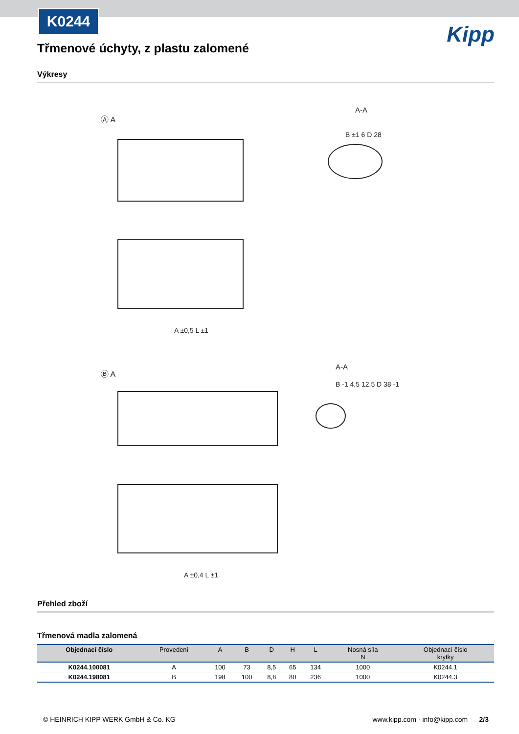K0244
Kipp
Třmenové úchyty, z plastu zalomené
Výkresy
Ⓐ A
Ⓑ A
A ±0,5 L ±1
A ±0,4 L ±1
A-A
B ±1 6 D 28
A-A
B -1 4,5 12,5 D 38 -1
Přehled zboží
Třmenová madla zalomená
| Objednací číslo | Provedení | A | B | D | H | L | Nosná síla N | Objednací číslo krytky |
| --- | --- | --- | --- | --- | --- | --- | --- | --- |
| K0244.100081 | A | 100 | 73 | 8,5 | 65 | 134 | 1000 | K0244.1 |
| K0244.198081 | B | 198 | 100 | 8,8 | 80 | 236 | 1000 | K0244.3 |
© HEINRICH KIPP WERK GmbH & Co. KG www.kipp.com · info@kipp.com 2/3